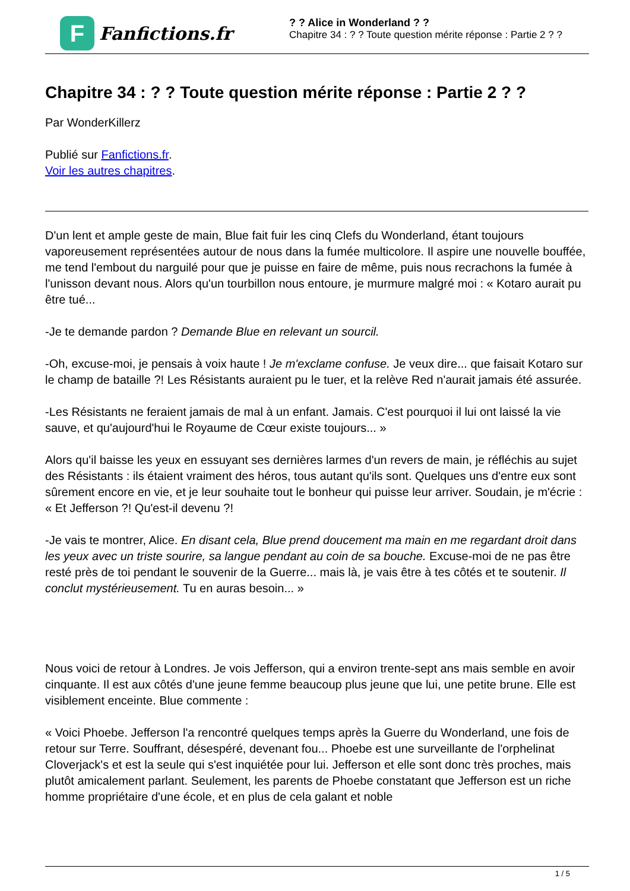F
Fanfictions.fr
? ? Alice in Wonderland ? ?
Chapitre 34 : ? ? Toute question mérite réponse : Partie 2 ? ?
Chapitre 34 : ? ? Toute question mérite réponse : Partie 2 ? ?
Par WonderKillerz
Publié sur Fanfictions.fr.
Voir les autres chapitres.
D'un lent et ample geste de main, Blue fait fuir les cinq Clefs du Wonderland, étant toujours vaporeusement représentées autour de nous dans la fumée multicolore. Il aspire une nouvelle bouffée, me tend l'embout du narguilé pour que je puisse en faire de même, puis nous recrachons la fumée à l'unisson devant nous. Alors qu'un tourbillon nous entoure, je murmure malgré moi : « Kotaro aurait pu être tué...
-Je te demande pardon ? Demande Blue en relevant un sourcil.
-Oh, excuse-moi, je pensais à voix haute ! Je m'exclame confuse. Je veux dire... que faisait Kotaro sur le champ de bataille ?! Les Résistants auraient pu le tuer, et la relève Red n'aurait jamais été assurée.
-Les Résistants ne feraient jamais de mal à un enfant. Jamais. C'est pourquoi il lui ont laissé la vie sauve, et qu'aujourd'hui le Royaume de Cœur existe toujours... »
Alors qu'il baisse les yeux en essuyant ses dernières larmes d'un revers de main, je réfléchis au sujet des Résistants : ils étaient vraiment des héros, tous autant qu'ils sont. Quelques uns d'entre eux sont sûrement encore en vie, et je leur souhaite tout le bonheur qui puisse leur arriver. Soudain, je m'écrie : « Et Jefferson ?! Qu'est-il devenu ?!
-Je vais te montrer, Alice. En disant cela, Blue prend doucement ma main en me regardant droit dans les yeux avec un triste sourire, sa langue pendant au coin de sa bouche. Excuse-moi de ne pas être resté près de toi pendant le souvenir de la Guerre... mais là, je vais être à tes côtés et te soutenir. Il conclut mystérieusement. Tu en auras besoin... »
Nous voici de retour à Londres. Je vois Jefferson, qui a environ trente-sept ans mais semble en avoir cinquante. Il est aux côtés d'une jeune femme beaucoup plus jeune que lui, une petite brune. Elle est visiblement enceinte. Blue commente :
« Voici Phoebe. Jefferson l'a rencontré quelques temps après la Guerre du Wonderland, une fois de retour sur Terre. Souffrant, désespéré, devenant fou... Phoebe est une surveillante de l'orphelinat Cloverjack's et est la seule qui s'est inquiétée pour lui. Jefferson et elle sont donc très proches, mais plutôt amicalement parlant. Seulement, les parents de Phoebe constatant que Jefferson est un riche homme propriétaire d'une école, et en plus de cela galant et noble
1 / 5